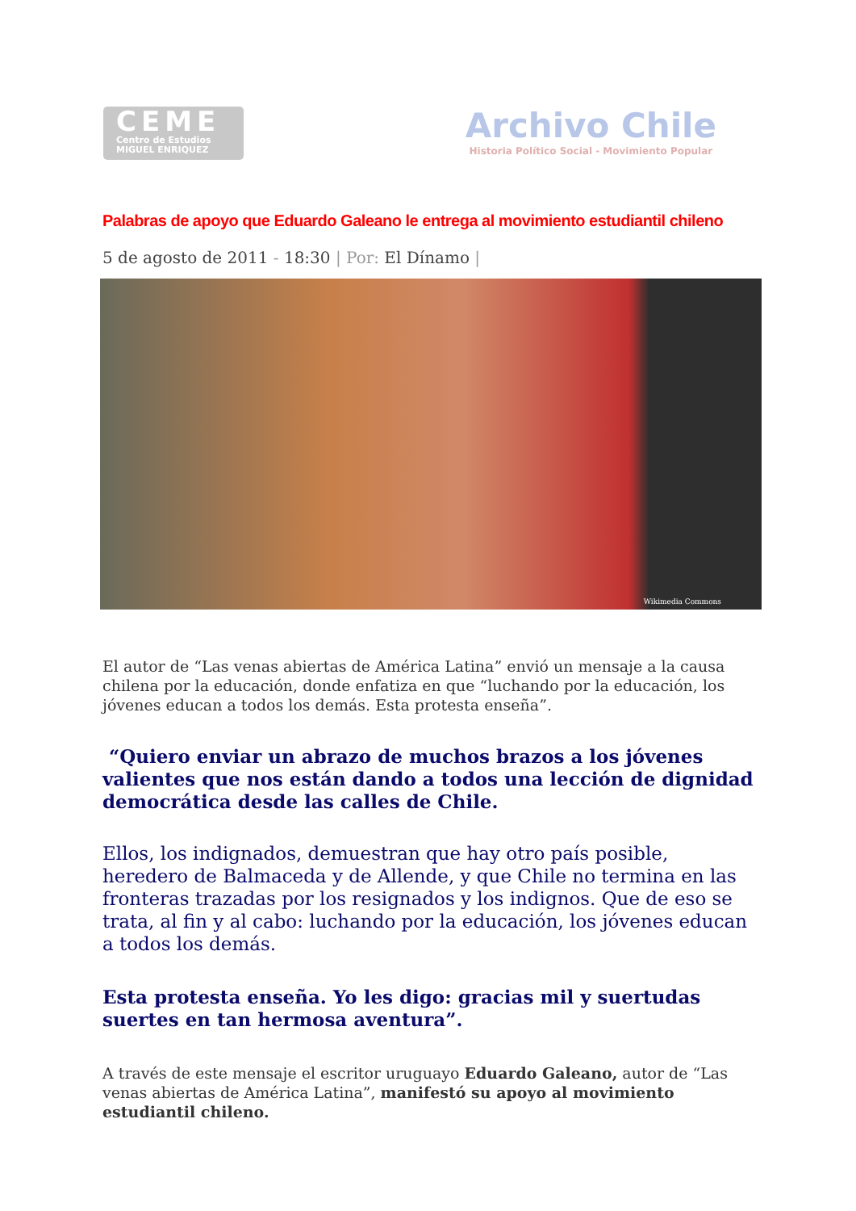CEME
Centro de Estudios
MIGUEL ENRIQUEZ
Archivo Chile
Historia Político Social - Movimiento Popular
Palabras de apoyo que Eduardo Galeano le entrega al movimiento estudiantil chileno
5 de agosto de 2011 - 18:30 | Por: El Dínamo |
Wikimedia Commons
El autor de “Las venas abiertas de América Latina” envió un mensaje a la causa chilena por la educación, donde enfatiza en que “luchando por la educación, los jóvenes educan a todos los demás. Esta protesta enseña”.
“Quiero enviar un abrazo de muchos brazos a los jóvenes valientes que nos están dando a todos una lección de dignidad democrática desde las calles de Chile.
Ellos, los indignados, demuestran que hay otro país posible, heredero de Balmaceda y de Allende, y que Chile no termina en las fronteras trazadas por los resignados y los indignos. Que de eso se trata, al fin y al cabo: luchando por la educación, los jóvenes educan a todos los demás.
Esta protesta enseña. Yo les digo: gracias mil y suertudas suertes en tan hermosa aventura”.
A través de este mensaje el escritor uruguayo Eduardo Galeano, autor de “Las venas abiertas de América Latina”, manifestó su apoyo al movimiento estudiantil chileno.